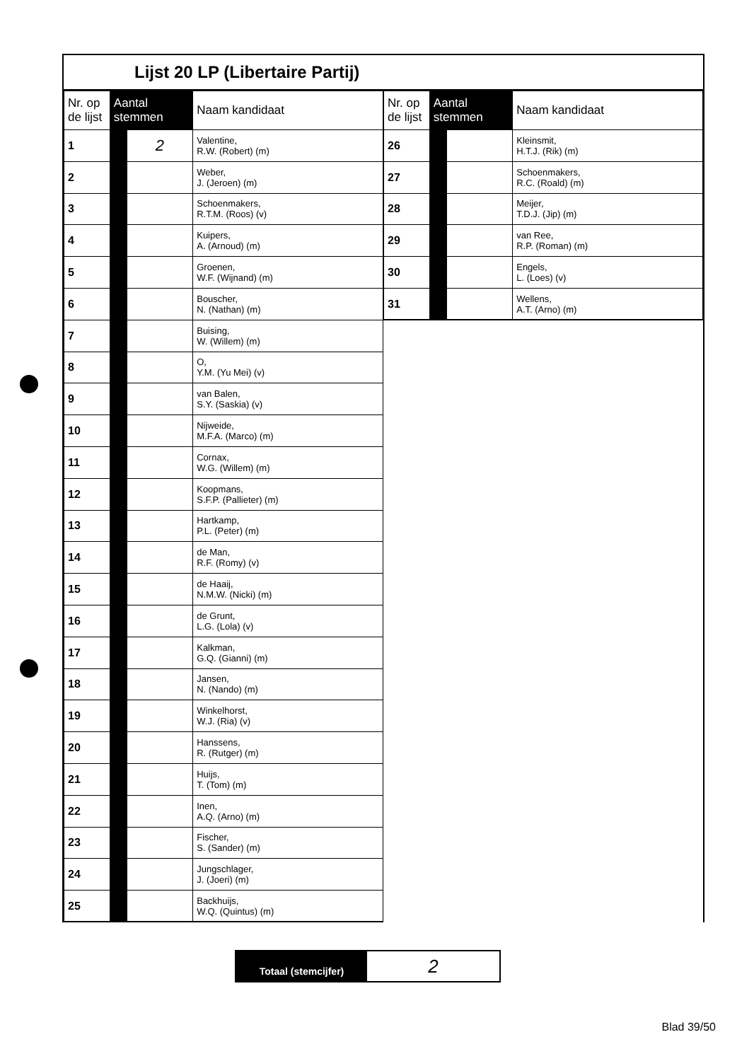Lijst 20 LP (Libertaire Partij)
| Nr. op de lijst | Aantal stemmen | | Naam kandidaat |
| --- | --- | --- | --- |
| 1 | | 2 | Valentine, R.W. (Robert) (m) |
| 2 | | | Weber, J. (Jeroen) (m) |
| 3 | | | Schoenmakers, R.T.M. (Roos) (v) |
| 4 | | | Kuipers, A. (Arnoud) (m) |
| 5 | | | Groenen, W.F. (Wijnand) (m) |
| 6 | | | Bouscher, N. (Nathan) (m) |
| 7 | | | Buising, W. (Willem) (m) |
| 8 | | | O, Y.M. (Yu Mei) (v) |
| 9 | | | van Balen, S.Y. (Saskia) (v) |
| 10 | | | Nijweide, M.F.A. (Marco) (m) |
| 11 | | | Cornax, W.G. (Willem) (m) |
| 12 | | | Koopmans, S.F.P. (Pallieter) (m) |
| 13 | | | Hartkamp, P.L. (Peter) (m) |
| 14 | | | de Man, R.F. (Romy) (v) |
| 15 | | | de Haaij, N.M.W. (Nicki) (m) |
| 16 | | | de Grunt, L.G. (Lola) (v) |
| 17 | | | Kalkman, G.Q. (Gianni) (m) |
| 18 | | | Jansen, N. (Nando) (m) |
| 19 | | | Winkelhorst, W.J. (Ria) (v) |
| 20 | | | Hanssens, R. (Rutger) (m) |
| 21 | | | Huijs, T. (Tom) (m) |
| 22 | | | Inen, A.Q. (Arno) (m) |
| 23 | | | Fischer, S. (Sander) (m) |
| 24 | | | Jungschlager, J. (Joeri) (m) |
| 25 | | | Backhuijs, W.Q. (Quintus) (m) |
| Nr. op de lijst | Aantal stemmen | | Naam kandidaat |
| --- | --- | --- | --- |
| 26 | | | Kleinsmit, H.T.J. (Rik) (m) |
| 27 | | | Schoenmakers, R.C. (Roald) (m) |
| 28 | | | Meijer, T.D.J. (Jip) (m) |
| 29 | | | van Ree, R.P. (Roman) (m) |
| 30 | | | Engels, L. (Loes) (v) |
| 31 | | | Wellens, A.T. (Arno) (m) |
Totaal (stemcijfer)
2
Blad 39/50